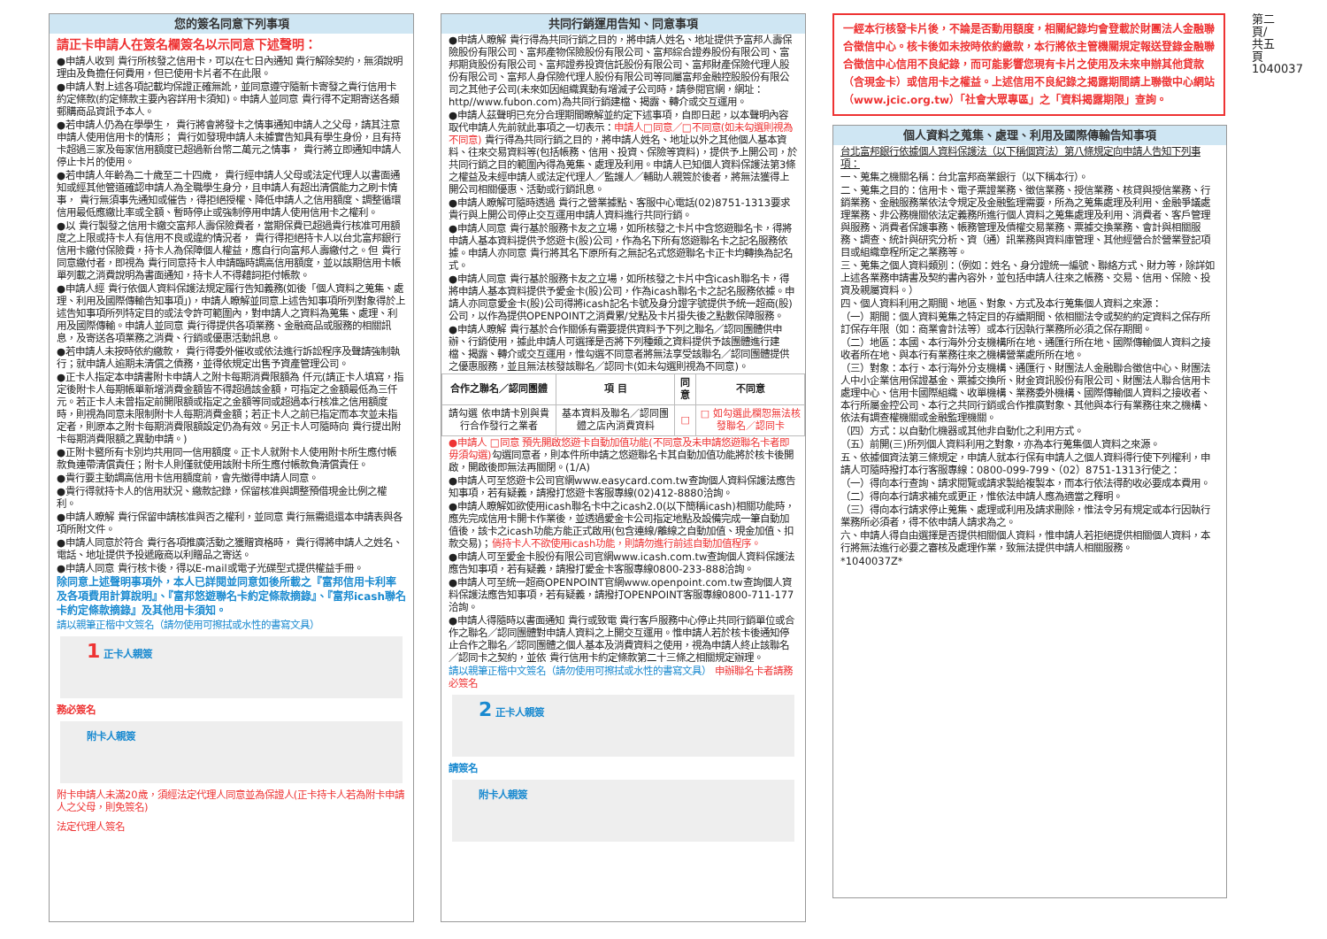您的簽名同意下列事項
請正卡申請人在簽名欄簽名以示同意下述聲明：
●申請人收到 貴行所核發之信用卡，可以在七日內通知 貴行解除契約，無須說明理由及負擔任何費用，但已使用卡片者不在此限。
●申請人對上述各項記載均保證正確無訛，並同意遵守隨新卡寄發之貴行信用卡約定條款(約定條款主要內容詳用卡須知)。申請人並同意 貴行得不定期寄送各類郵購商品資訊予本人。
●若申請人仍為在學學生， 貴行將會將發卡之情事通知申請人之父母，請其注意申請人使用信用卡的情形； 貴行如發現申請人未據實告知具有學生身份，且有持卡超過三家及每家信用額度已超過新台幣二萬元之情事， 貴行將立即通知申請人停止卡片的使用。
●若申請人年齡為二十歲至二十四歲， 貴行經申請人父母或法定代理人以書面通知或經其他管道確認申請人為全職學生身分，且申請人有超出清償能力之刷卡情事， 貴行無須事先通知或催告，得拒絕授權、降低申請人之信用額度、調整循環信用最低應繳比率或全額、暫時停止或強制停用申請人使用信用卡之權利。
●以 貴行製發之信用卡繳交富邦人壽保險費者，當期保費已超過貴行核准可用額度之上限或持卡人有信用不良或違約情況者， 貴行得拒絕持卡人以台北富邦銀行信用卡繳付保險費，持卡人為保障個人權益，應自行向富邦人壽繳付之。但 貴行同意繳付者，即視為 貴行同意持卡人申請臨時調高信用額度，並以該期信用卡帳單列載之消費說明為書面通知，持卡人不得藉詞拒付帳款。
●申請人經 貴行依個人資料保護法規定履行告知義務(如後「個人資料之蒐集、處理、利用及國際傳輸告知事項」)，申請人瞭解並同意上述告知事項所列對象得於上述告知事項所列特定目的或法令許可範圍內，對申請人之資料為蒐集、處理、利用及國際傳輸。申請人並同意 貴行得提供各項業務、金融商品或服務的相關訊息，及寄送各項業務之消費、行銷或優惠活動訊息。
●若申請人未按時依約繳款， 貴行得委外催收或依法進行訴訟程序及聲請強制執行；就申請人逾期未清償之債務，並得依規定出售予資產管理公司。
●正卡人指定本申請書附卡申請人之附卡每期消費限額為 仟元(請正卡人填寫，指定後附卡人每期帳單新增消費金額皆不得超過該金額，可指定之金額最低為三仟元。若正卡人未曾指定前開限額或指定之金額等同或超過本行核准之信用額度時，則視為同意未限制附卡人每期消費金額；若正卡人之前已指定而本次並未指定者，則原本之附卡每期消費限額設定仍為有效。另正卡人可隨時向 貴行提出附卡每期消費限額之異動申請。)
●正附卡暨所有卡別均共用同一信用額度。正卡人就附卡人使用附卡所生應付帳款負連帶清償責任；附卡人則僅就使用該附卡所生應付帳款負清償責任。
●貴行要主動調高信用卡信用額度前，會先徵得申請人同意。
●貴行得就持卡人的信用狀況、繳款記錄，保留核准與調整預借現金比例之權利。
●申請人瞭解 貴行保留申請核准與否之權利，並同意 貴行無需退還本申請表與各項所附文件。
●申請人同意於符合 貴行各項推廣活動之獲贈資格時， 貴行得將申請人之姓名、電話、地址提供予投遞廠商以利贈品之寄送。
●申請人同意 貴行核卡後，得以E-mail或電子光碟型式提供權益手冊。
除同意上述聲明事項外，本人已詳閱並同意如後所載之『富邦信用卡利率及各項費用計算說明』、『富邦悠遊聯名卡約定條款摘錄』、『富邦icash聯名卡約定條款摘錄』及其他用卡須知。
請以親筆正楷中文簽名（請勿使用可擦拭或水性的書寫文具）
1 正卡人親簽
務必簽名
附卡人親簽
附卡申請人未滿20歲，須經法定代理人同意並為保證人(正卡持卡人若為附卡申請人之父母，則免簽名)
法定代理人簽名
共同行銷運用告知、同意事項
●申請人瞭解 貴行得為共同行銷之目的，將申請人姓名、地址提供予富邦人壽保險股份有限公司、富邦產物保險股份有限公司、富邦綜合證券股份有限公司、富邦期貨股份有限公司、富邦證券投資信託股份有限公司、富邦財產保險代理人股份有限公司、富邦人身保險代理人股份有限公司等同屬富邦金融控股股份有限公司之其他子公司(未來如因組織異動有增減子公司時，請參閱官網，網址：http//www.fubon.com)為共同行銷建檔、揭露、轉介或交互運用。
●申請人茲聲明已充分合理期間瞭解並約定下述事項，自即日起，以本聲明內容取代申請人先前就此事項之一切表示：申請人□同意／□不同意(如未勾選則視為不同意) 貴行得為共同行銷之目的，將申請人姓名、地址以外之其他個人基本資料、往來交易資料等(包括帳務、信用、投資、保險等資料)，提供予上開公司，於共同行銷之目的範圍內得為蒐集、處理及利用。申請人已知個人資料保護法第3條之權益及未經申請人或法定代理人／監護人／輔助人親簽於後者，將無法獲得上開公司相關優惠、活動或行銷訊息。
●申請人瞭解可隨時透過 貴行之營業據點、客服中心電話(02)8751-1313要求 貴行與上開公司停止交互運用申請人資料進行共同行銷。
●申請人同意 貴行基於服務卡友之立場，如所核發之卡片中含悠遊聯名卡，得將申請人基本資料提供予悠遊卡(股)公司，作為名下所有悠遊聯名卡之記名服務依據。申請人亦同意 貴行將其名下原所有之無記名式悠遊聯名卡正卡均轉換為記名式。
●申請人同意 貴行基於服務卡友之立場，如所核發之卡片中含icash聯名卡，得將申請人基本資料提供予愛金卡(股)公司，作為icash聯名卡之記名服務依據。申請人亦同意愛金卡(股)公司得將icash記名卡號及身分證字號提供予統一超商(股)公司，以作為提供OPENPOINT之消費累/兌點及卡片掛失後之點數保障服務。
●申請人瞭解 貴行基於合作關係有需要提供資料予下列之聯名／認同團體供申辦、行銷使用，據此申請人可選擇是否將下列種類之資料提供予該團體進行建檔、揭露、轉介或交互運用，惟勾選不同意者將無法享受該聯名／認同團體提供之優惠服務，並且無法核發該聯名／認同卡(如未勾選則視為不同意)。
| 合作之聯名／認同團體 | 項 目 | 同意 | 不同意 |
| --- | --- | --- | --- |
| 請勾選 依申請卡別與貴行合作發行之業者 | 基本資料及聯名／認同團體之店內消費資料 | □ | □ 如勾選此欄恕無法核發聯名／認同卡 |
●申請人 □同意 預先開啟悠遊卡自動加值功能(不同意及未申請悠遊聯名卡者即毋須勾選)勾選同意者，則本件所申請之悠遊聯名卡其自動加值功能將於核卡後開啟，開啟後即無法再關閉。(1/A)
●申請人可至悠遊卡公司官網www.easycard.com.tw查詢個人資料保護法應告知事項，若有疑義，請撥打悠遊卡客服專線(02)412-8880洽詢。
●申請人瞭解如欲使用icash聯名卡中之icash2.0(以下簡稱icash)相關功能時，應先完成信用卡開卡作業後，並透過愛金卡公司指定地點及設備完成一筆自動加值後，該卡之icash功能方能正式啟用(包含連線/離線之自動加值、現金加值、扣款交易)；倘持卡人不欲使用icash功能，則請勿進行前述自動加值程序。
●申請人可至愛金卡股份有限公司官網www.icash.com.tw查詢個人資料保護法應告知事項，若有疑義，請撥打愛金卡客服專線0800-233-888洽詢。
●申請人可至統一超商OPENPOINT官網www.openpoint.com.tw查詢個人資料保護法應告知事項，若有疑義，請撥打OPENPOINT客服專線0800-711-177洽詢。
●申請人得隨時以書面通知 貴行或致電 貴行客戶服務中心停止共同行銷單位或合作之聯名／認同團體對申請人資料之上開交互運用。惟申請人若於核卡後通知停止合作之聯名／認同團體之個人基本及消費資料之使用，視為申請人終止該聯名／認同卡之契約，並依 貴行信用卡約定條款第二十三條之相關規定辦理。
請以親筆正楷中文簽名（請勿使用可擦拭或水性的書寫文具） 申辦聯名卡者請務必簽名
2 正卡人親簽
請簽名
附卡人親簽
一經本行核發卡片後，不論是否動用額度，相關紀錄均會登載於財團法人金融聯合徵信中心。核卡後如未按時依約繳款，本行將依主管機關規定報送登錄金融聯合徵信中心信用不良紀錄，而可能影響您現有卡片之使用及未來申辦其他貸款（含現金卡）或信用卡之權益。上述信用不良紀錄之揭露期間請上聯徵中心網站（www.jcic.org.tw）「社會大眾專區」之「資料揭露期限」查詢。
個人資料之蒐集、處理、利用及國際傳輸告知事項
台北富邦銀行依據個人資料保護法（以下稱個資法）第八條規定向申請人告知下列事項：
一、蒐集之機關名稱：台北富邦商業銀行（以下稱本行）。
二、蒐集之目的：信用卡、電子票證業務、徵信業務、授信業務、核貸與授信業務、行銷業務、金融服務業依法令規定及金融監理需要，所為之蒐集處理及利用、金融爭議處理業務、非公務機關依法定義務所進行個人資料之蒐集處理及利用、消費者、客戶管理與服務、消費者保護事務、帳務管理及債權交易業務、票據交換業務、會計與相關服務、調查、統計與研究分析、資（通）訊業務與資料庫管理、其他經營合於營業登記項目或組織章程所定之業務等。
三、蒐集之個人資料類別：（例如：姓名、身分證統一編號、聯絡方式、財力等，除詳如上述各業務申請書及契約書內容外，並包括申請人往來之帳務、交易、信用、保險、投資及親屬資料。）
四、個人資料利用之期間、地區、對象、方式及本行蒐集個人資料之來源：
（一）期間：個人資料蒐集之特定目的存續期間、依相關法令或契約約定資料之保存所訂保存年限（如：商業會計法等）或本行因執行業務所必須之保存期間。
（二）地區：本國、本行海外分支機構所在地、通匯行所在地、國際傳輸個人資料之接收者所在地、與本行有業務往來之機構營業處所所在地。
（三）對象：本行、本行海外分支機構、通匯行、財團法人金融聯合徵信中心、財團法人中小企業信用保證基金、票據交換所、財金資訊股份有限公司、財團法人聯合信用卡處理中心、信用卡國際組織、收單機構、業務委外機構、國際傳輸個人資料之接收者、本行所屬金控公司、本行之共同行銷或合作推廣對象、其他與本行有業務往來之機構、依法有調查權機關或金融監理機關。
（四）方式：以自動化機器或其他非自動化之利用方式。
（五）前開(三)所列個人資料利用之對象，亦為本行蒐集個人資料之來源。
五、依據個資法第三條規定，申請人就本行保有申請人之個人資料得行使下列權利，申請人可隨時撥打本行客服專線：0800-099-799、（02）8751-1313行使之：
（一）得向本行查詢、請求閱覽或請求製給複製本，而本行依法得酌收必要成本費用。
（二）得向本行請求補充或更正，惟依法申請人應為適當之釋明。
（三）得向本行請求停止蒐集、處理或利用及請求刪除，惟法令另有規定或本行因執行業務所必須者，得不依申請人請求為之。
六、申請人得自由選擇是否提供相關個人資料，惟申請人若拒絕提供相關個人資料，本行將無法進行必要之審核及處理作業，致無法提供申請人相關服務。
*1040037Z*
第二頁/共五頁 1040037